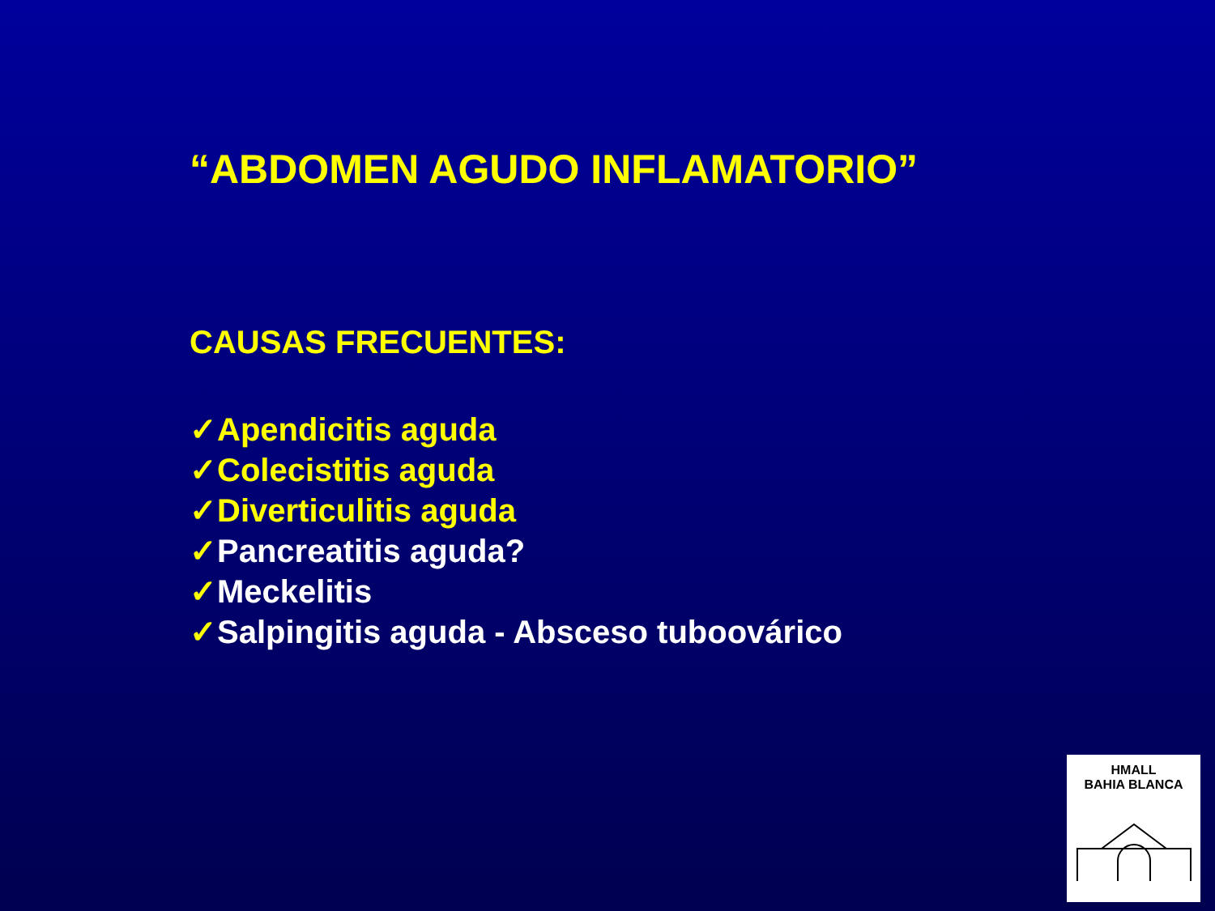“ABDOMEN AGUDO INFLAMATORIO”
CAUSAS FRECUENTES:
✓Apendicitis aguda
✓Colecistitis aguda
✓Diverticulitis aguda
✓Pancreatitis aguda?
✓Meckelitis
✓Salpingitis aguda - Absceso tuboovárico
HMALL
BAHIA BLANCA